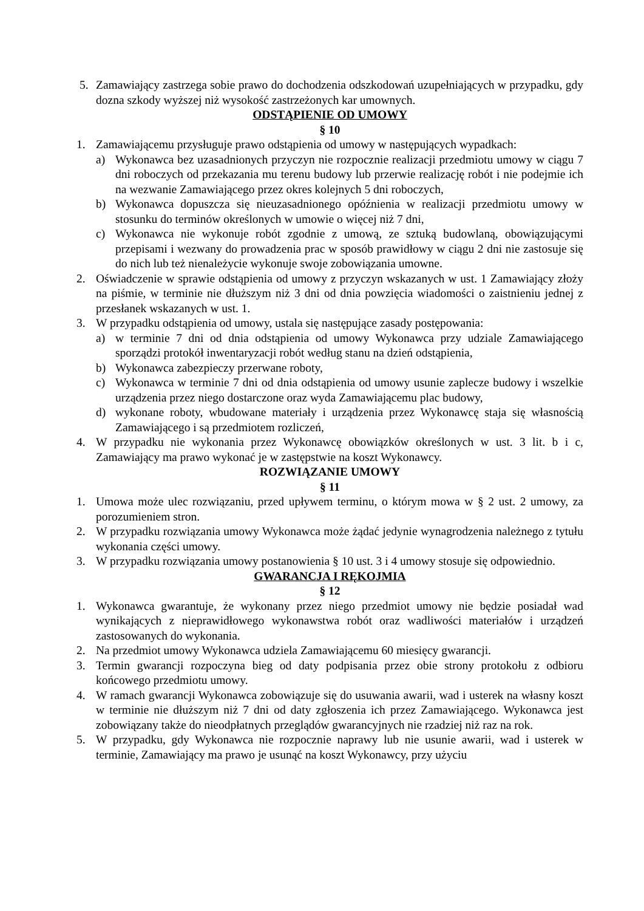5. Zamawiający zastrzega sobie prawo do dochodzenia odszkodowań uzupełniających w przypadku, gdy dozna szkody wyższej niż wysokość zastrzeżonych kar umownych.
ODSTĄPIENIE OD UMOWY
§ 10
1. Zamawiającemu przysługuje prawo odstąpienia od umowy w następujących wypadkach:
a) Wykonawca bez uzasadnionych przyczyn nie rozpocznie realizacji przedmiotu umowy w ciągu 7 dni roboczych od przekazania mu terenu budowy lub przerwie realizację robót i nie podejmie ich na wezwanie Zamawiającego przez okres kolejnych 5 dni roboczych,
b) Wykonawca dopuszcza się nieuzasadnionego opóźnienia w realizacji przedmiotu umowy w stosunku do terminów określonych w umowie o więcej niż 7 dni,
c) Wykonawca nie wykonuje robót zgodnie z umową, ze sztuką budowlaną, obowiązującymi przepisami i wezwany do prowadzenia prac w sposób prawidłowy w ciągu 2 dni nie zastosuje się do nich lub też nienależycie wykonuje swoje zobowiązania umowne.
2. Oświadczenie w sprawie odstąpienia od umowy z przyczyn wskazanych w ust. 1 Zamawiający złoży na piśmie, w terminie nie dłuższym niż 3 dni od dnia powzięcia wiadomości o zaistnieniu jednej z przesłanek wskazanych w ust. 1.
3. W przypadku odstąpienia od umowy, ustala się następujące zasady postępowania:
a) w terminie 7 dni od dnia odstąpienia od umowy Wykonawca przy udziale Zamawiającego sporządzi protokół inwentaryzacji robót według stanu na dzień odstąpienia,
b) Wykonawca zabezpieczy przerwane roboty,
c) Wykonawca w terminie 7 dni od dnia odstąpienia od umowy usunie zaplecze budowy i wszelkie urządzenia przez niego dostarczone oraz wyda Zamawiającemu plac budowy,
d) wykonane roboty, wbudowane materiały i urządzenia przez Wykonawcę staja się własnością Zamawiającego i są przedmiotem rozliczeń,
4. W przypadku nie wykonania przez Wykonawcę obowiązków określonych w ust. 3 lit. b i c, Zamawiający ma prawo wykonać je w zastępstwie na koszt Wykonawcy.
ROZWIĄZANIE UMOWY
§ 11
1. Umowa może ulec rozwiązaniu, przed upływem terminu, o którym mowa w § 2 ust. 2 umowy, za porozumieniem stron.
2. W przypadku rozwiązania umowy Wykonawca może żądać jedynie wynagrodzenia należnego z tytułu wykonania części umowy.
3. W przypadku rozwiązania umowy postanowienia § 10 ust. 3 i 4 umowy stosuje się odpowiednio.
GWARANCJA I RĘKOJMIA
§ 12
1. Wykonawca gwarantuje, że wykonany przez niego przedmiot umowy nie będzie posiadał wad wynikających z nieprawidłowego wykonawstwa robót oraz wadliwości materiałów i urządzeń zastosowanych do wykonania.
2. Na przedmiot umowy Wykonawca udziela Zamawiającemu 60 miesięcy gwarancji.
3. Termin gwarancji rozpoczyna bieg od daty podpisania przez obie strony protokołu z odbioru końcowego przedmiotu umowy.
4. W ramach gwarancji Wykonawca zobowiązuje się do usuwania awarii, wad i usterek na własny koszt w terminie nie dłuższym niż 7 dni od daty zgłoszenia ich przez Zamawiającego. Wykonawca jest zobowiązany także do nieodpłatnych przeglądów gwarancyjnych nie rzadziej niż raz na rok.
5. W przypadku, gdy Wykonawca nie rozpocznie naprawy lub nie usunie awarii, wad i usterek w terminie, Zamawiający ma prawo je usunąć na koszt Wykonawcy, przy użyciu